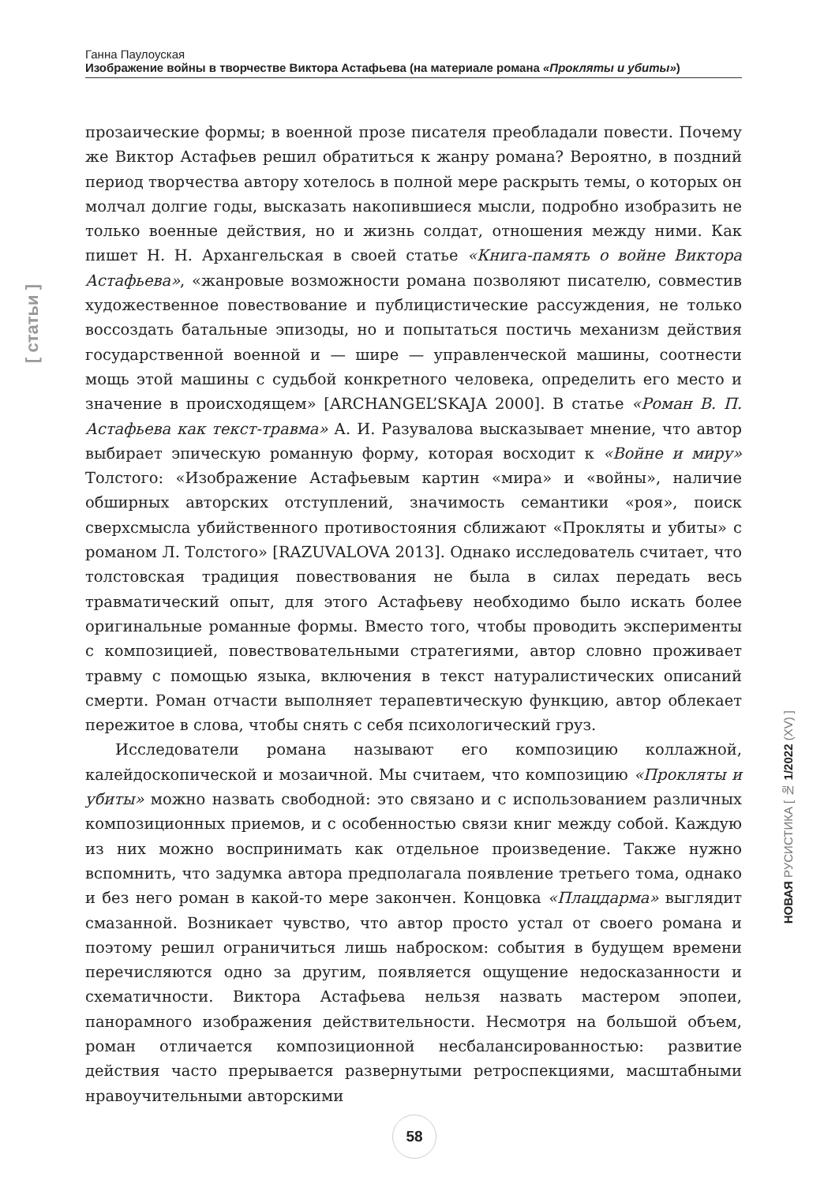Ганна Паулоуская
Изображение войны в творчестве Виктора Астафьева (на материале романа «Прокляты и убиты»)
[ статьи ]
прозаические формы; в военной прозе писателя преобладали повести. Почему же Виктор Астафьев решил обратиться к жанру романа? Вероятно, в поздний период творчества автору хотелось в полной мере раскрыть темы, о которых он молчал долгие годы, высказать накопившиеся мысли, подробно изобразить не только военные действия, но и жизнь солдат, отношения между ними. Как пишет Н. Н. Архангельская в своей статье «Книга-память о войне Виктора Астафьева», «жанровые возможности романа позволяют писателю, совместив художественное повествование и публицистические рассуждения, не только воссоздать батальные эпизоды, но и попытаться постичь механизм действия государственной военной и — шире — управленческой машины, соотнести мощь этой машины с судьбой конкретного человека, определить его место и значение в происходящем» [ARCHANGEL’SKAJA 2000]. В статье «Роман В. П. Астафьева как текст-травма» А. И. Разувалова высказывает мнение, что автор выбирает эпическую романную форму, которая восходит к «Войне и миру» Толстого: «Изображение Астафьевым картин «мира» и «войны», наличие обширных авторских отступлений, значимость семантики «роя», поиск сверхсмысла убийственного противостояния сближают «Прокляты и убиты» с романом Л. Толстого» [RAZUVALOVA 2013]. Однако исследователь считает, что толстовская традиция повествования не была в силах передать весь травматический опыт, для этого Астафьеву необходимо было искать более оригинальные романные формы. Вместо того, чтобы проводить эксперименты с композицией, повествовательными стратегиями, автор словно проживает травму с помощью языка, включения в текст натуралистических описаний смерти. Роман отчасти выполняет терапевтическую функцию, автор облекает пережитое в слова, чтобы снять с себя психологический груз.
Исследователи романа называют его композицию коллажной, калейдоскопической и мозаичной. Мы считаем, что композицию «Прокляты и убиты» можно назвать свободной: это связано и с использованием различных композиционных приемов, и с особенностью связи книг между собой. Каждую из них можно воспринимать как отдельное произведение. Также нужно вспомнить, что задумка автора предполагала появление третьего тома, однако и без него роман в какой-то мере закончен. Концовка «Плацдарма» выглядит смазанной. Возникает чувство, что автор просто устал от своего романа и поэтому решил ограничиться лишь наброском: события в будущем времени перечисляются одно за другим, появляется ощущение недосказанности и схематичности. Виктора Астафьева нельзя назвать мастером эпопеи, панорамного изображения действительности. Несмотря на большой объем, роман отличается композиционной несбалансированностью: развитие действия часто прерывается развернутыми ретроспекциями, масштабными нравоучительными авторскими
НОВАЯ РУСИСТИКА [ № 1/2022 (XV) ]
58